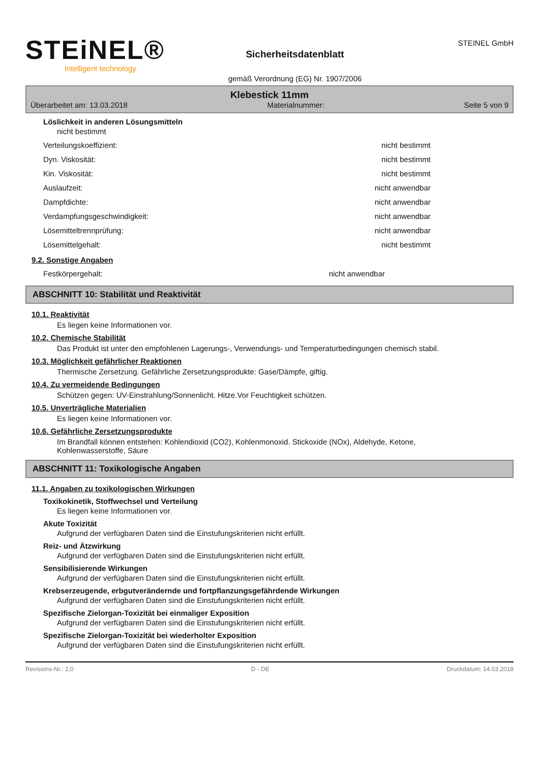STEiNEL®
Intelligent technology
Sicherheitsdatenblatt
gemäß Verordnung (EG) Nr. 1907/2006
STEINEL GmbH
Klebestick 11mm
Überarbeitet am: 13.03.2018 Materialnummer: Seite 5 von 9
Löslichkeit in anderen Lösungsmitteln
nicht bestimmt
| Verteilungskoeffizient: | nicht bestimmt |
| Dyn. Viskosität: | nicht bestimmt |
| Kin. Viskosität: | nicht bestimmt |
| Auslaufzeit: | nicht anwendbar |
| Dampfdichte: | nicht anwendbar |
| Verdampfungsgeschwindigkeit: | nicht anwendbar |
| Lösemitteltrennprüfung: | nicht anwendbar |
| Lösemittelgehalt: | nicht bestimmt |
9.2. Sonstige Angaben
| Festkörpergehalt: | nicht anwendbar |
ABSCHNITT 10: Stabilität und Reaktivität
10.1. Reaktivität
Es liegen keine Informationen vor.
10.2. Chemische Stabilität
Das Produkt ist unter den empfohlenen Lagerungs-, Verwendungs- und Temperaturbedingungen chemisch stabil.
10.3. Möglichkeit gefährlicher Reaktionen
Thermische Zersetzung. Gefährliche Zersetzungsprodukte: Gase/Dämpfe, giftig.
10.4. Zu vermeidende Bedingungen
Schützen gegen: UV-Einstrahlung/Sonnenlicht. Hitze.Vor Feuchtigkeit schützen.
10.5. Unverträgliche Materialien
Es liegen keine Informationen vor.
10.6. Gefährliche Zersetzungsprodukte
Im Brandfall können entstehen: Kohlendioxid (CO2), Kohlenmonoxid. Stickoxide (NOx), Aldehyde, Ketone, Kohlenwasserstoffe, Säure
ABSCHNITT 11: Toxikologische Angaben
11.1. Angaben zu toxikologischen Wirkungen
Toxikokinetik, Stoffwechsel und Verteilung
Es liegen keine Informationen vor.
Akute Toxizität
Aufgrund der verfügbaren Daten sind die Einstufungskriterien nicht erfüllt.
Reiz- und Ätzwirkung
Aufgrund der verfügbaren Daten sind die Einstufungskriterien nicht erfüllt.
Sensibilisierende Wirkungen
Aufgrund der verfügbaren Daten sind die Einstufungskriterien nicht erfüllt.
Krebserzeugende, erbgutverändernde und fortpflanzungsgefährdende Wirkungen
Aufgrund der verfügbaren Daten sind die Einstufungskriterien nicht erfüllt.
Spezifische Zielorgan-Toxizität bei einmaliger Exposition
Aufgrund der verfügbaren Daten sind die Einstufungskriterien nicht erfüllt.
Spezifische Zielorgan-Toxizität bei wiederholter Exposition
Aufgrund der verfügbaren Daten sind die Einstufungskriterien nicht erfüllt.
Revisions-Nr.: 2,0 D - DE Druckdatum: 14.03.2018